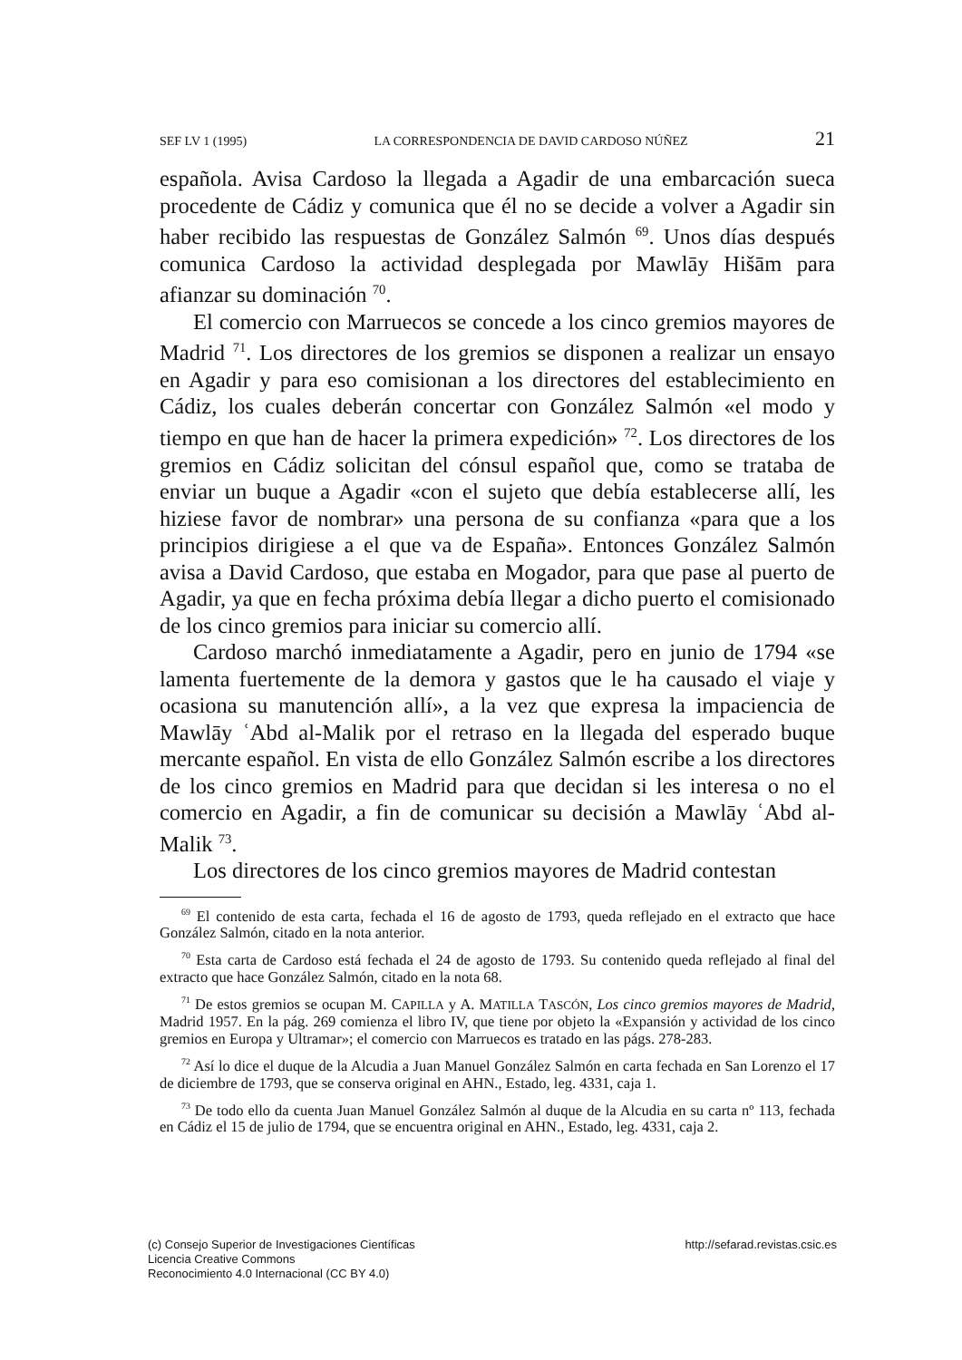SEF LV 1 (1995) LA CORRESPONDENCIA DE DAVID CARDOSO NÚÑEZ 21
española. Avisa Cardoso la llegada a Agadir de una embarcación sueca procedente de Cádiz y comunica que él no se decide a volver a Agadir sin haber recibido las respuestas de González Salmón <sup>69</sup>. Unos días después comunica Cardoso la actividad desplegada por Mawlāy Hišām para afianzar su dominación <sup>70</sup>.
El comercio con Marruecos se concede a los cinco gremios mayores de Madrid <sup>71</sup>. Los directores de los gremios se disponen a realizar un ensayo en Agadir y para eso comisionan a los directores del establecimiento en Cádiz, los cuales deberán concertar con González Salmón «el modo y tiempo en que han de hacer la primera expedición» <sup>72</sup>. Los directores de los gremios en Cádiz solicitan del cónsul español que, como se trataba de enviar un buque a Agadir «con el sujeto que debía establecerse allí, les hiziese favor de nombrar» una persona de su confianza «para que a los principios dirigiese a el que va de España». Entonces González Salmón avisa a David Cardoso, que estaba en Mogador, para que pase al puerto de Agadir, ya que en fecha próxima debía llegar a dicho puerto el comisionado de los cinco gremios para iniciar su comercio allí.
Cardoso marchó inmediatamente a Agadir, pero en junio de 1794 «se lamenta fuertemente de la demora y gastos que le ha causado el viaje y ocasiona su manutención allí», a la vez que expresa la impaciencia de Mawlāy ʿAbd al-Malik por el retraso en la llegada del esperado buque mercante español. En vista de ello González Salmón escribe a los directores de los cinco gremios en Madrid para que decidan si les interesa o no el comercio en Agadir, a fin de comunicar su decisión a Mawlāy ʿAbd al-Malik <sup>73</sup>.
Los directores de los cinco gremios mayores de Madrid contestan
<sup>69</sup> El contenido de esta carta, fechada el 16 de agosto de 1793, queda reflejado en el extracto que hace González Salmón, citado en la nota anterior.
<sup>70</sup> Esta carta de Cardoso está fechada el 24 de agosto de 1793. Su contenido queda reflejado al final del extracto que hace González Salmón, citado en la nota 68.
<sup>71</sup> De estos gremios se ocupan M. CAPILLA y A. MATILLA TASCÓN, Los cinco gremios mayores de Madrid, Madrid 1957. En la pág. 269 comienza el libro IV, que tiene por objeto la «Expansión y actividad de los cinco gremios en Europa y Ultramar»; el comercio con Marruecos es tratado en las págs. 278-283.
<sup>72</sup> Así lo dice el duque de la Alcudia a Juan Manuel González Salmón en carta fechada en San Lorenzo el 17 de diciembre de 1793, que se conserva original en AHN., Estado, leg. 4331, caja 1.
<sup>73</sup> De todo ello da cuenta Juan Manuel González Salmón al duque de la Alcudia en su carta nº 113, fechada en Cádiz el 15 de julio de 1794, que se encuentra original en AHN., Estado, leg. 4331, caja 2.
(c) Consejo Superior de Investigaciones Científicas
Licencia Creative Commons
Reconocimiento 4.0 Internacional (CC BY 4.0)
http://sefarad.revistas.csic.es